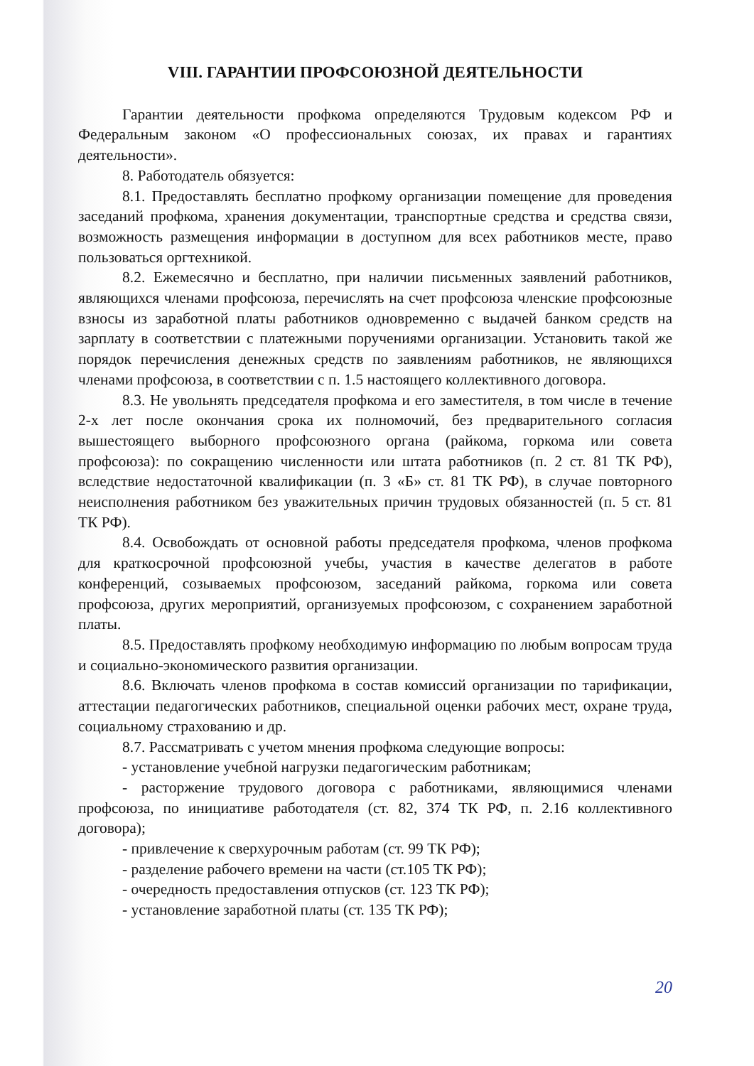VIII. ГАРАНТИИ ПРОФСОЮЗНОЙ ДЕЯТЕЛЬНОСТИ
Гарантии деятельности профкома определяются Трудовым кодексом РФ и Федеральным законом «О профессиональных союзах, их правах и гарантиях деятельности».
8. Работодатель обязуется:
8.1. Предоставлять бесплатно профкому организации помещение для проведения заседаний профкома, хранения документации, транспортные средства и средства связи, возможность размещения информации в доступном для всех работников месте, право пользоваться оргтехникой.
8.2. Ежемесячно и бесплатно, при наличии письменных заявлений работников, являющихся членами профсоюза, перечислять на счет профсоюза членские профсоюзные взносы из заработной платы работников одновременно с выдачей банком средств на зарплату в соответствии с платежными поручениями организации. Установить такой же порядок перечисления денежных средств по заявлениям работников, не являющихся членами профсоюза, в соответствии с п. 1.5 настоящего коллективного договора.
8.3. Не увольнять председателя профкома и его заместителя, в том числе в течение 2-х лет после окончания срока их полномочий, без предварительного согласия вышестоящего выборного профсоюзного органа (райкома, горкома или совета профсоюза): по сокращению численности или штата работников (п. 2 ст. 81 ТК РФ), вследствие недостаточной квалификации (п. 3 «Б» ст. 81 ТК РФ), в случае повторного неисполнения работником без уважительных причин трудовых обязанностей (п. 5 ст. 81 ТК РФ).
8.4. Освобождать от основной работы председателя профкома, членов профкома для краткосрочной профсоюзной учебы, участия в качестве делегатов в работе конференций, созываемых профсоюзом, заседаний райкома, горкома или совета профсоюза, других мероприятий, организуемых профсоюзом, с сохранением заработной платы.
8.5. Предоставлять профкому необходимую информацию по любым вопросам труда и социально-экономического развития организации.
8.6. Включать членов профкома в состав комиссий организации по тарификации, аттестации педагогических работников, специальной оценки рабочих мест, охране труда, социальному страхованию и др.
8.7. Рассматривать с учетом мнения профкома следующие вопросы:
- установление учебной нагрузки педагогическим работникам;
- расторжение трудового договора с работниками, являющимися членами профсоюза, по инициативе работодателя (ст. 82, 374 ТК РФ, п. 2.16 коллективного договора);
- привлечение к сверхурочным работам (ст. 99 ТК РФ);
- разделение рабочего времени на части (ст.105 ТК РФ);
- очередность предоставления отпусков (ст. 123 ТК РФ);
- установление заработной платы (ст. 135 ТК РФ);
20